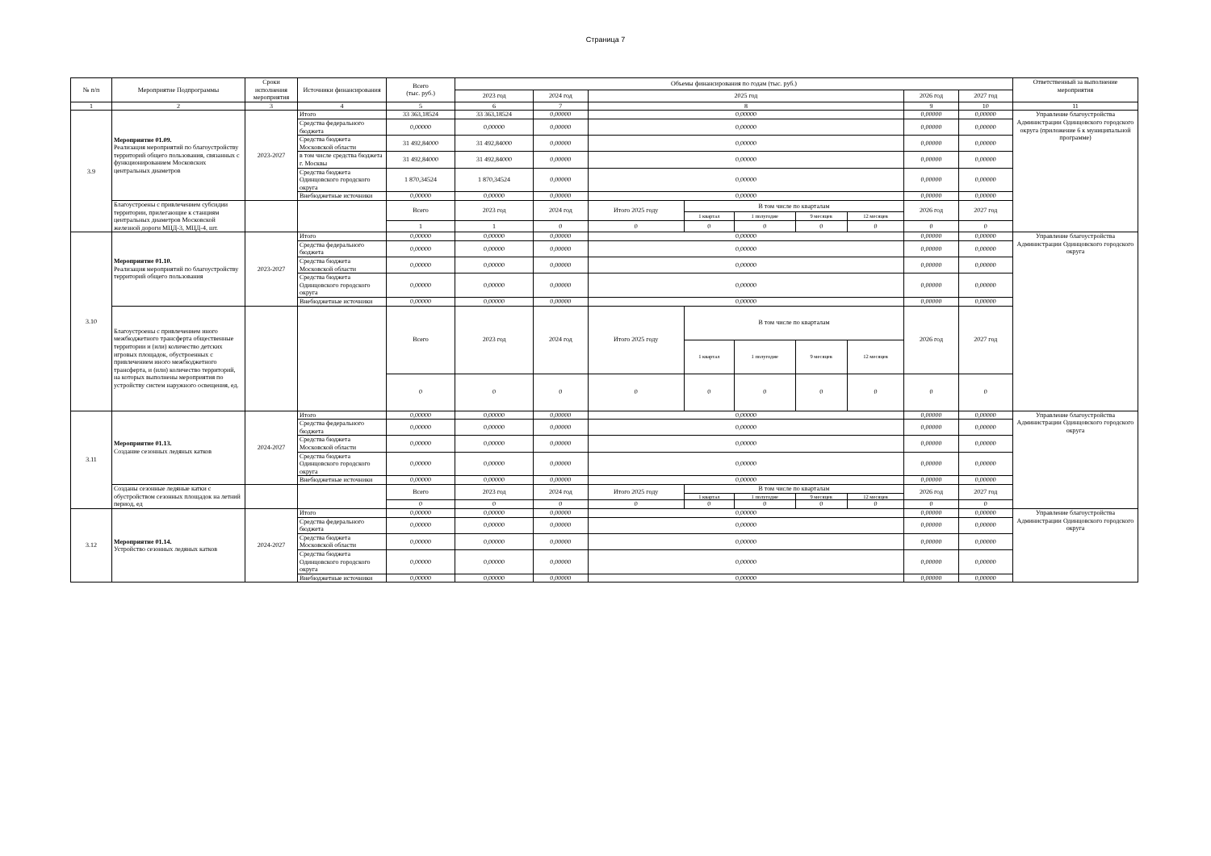Страница 7
| № п/п | Мероприятие Подпрограммы | Сроки исполнения мероприятия | Источники финансирования | Всего (тыс. руб.) | Объемы финансирования по годам (тыс. руб.) | | | | | | | | | Ответственный за выполнение мероприятия |
| --- | --- | --- | --- | --- | --- | --- | --- | --- | --- | --- | --- | --- | --- | --- |
| | | | | | 2023 год | 2024 год | 2025 год | | | | | 2026 год | 2027 год | |
| 1 | 2 | 3 | 4 | 5 | 6 | 7 | 8 | | | | | 9 | 10 | 11 |
| 3.9 | Мероприятие 01.09. Реализация мероприятий по благоустройству территорий общего пользования, связанных с функционированием Московских центральных диаметров | 2023-2027 | Итого | 33 363,18524 | 33 363,18524 | 0,00000 | 0,00000 | | | | | 0,00000 | 0,00000 | Управление благоустройства Администрации Одинцовского городского округа (приложение 6 к муниципальной программе) |
| | | | Средства федерального бюджета | 0,00000 | 0,00000 | 0,00000 | 0,00000 | | | | | 0,00000 | 0,00000 | |
| | | | Средства бюджета Московской области | 31 492,84000 | 31 492,84000 | 0,00000 | 0,00000 | | | | | 0,00000 | 0,00000 | |
| | | | в том числе средства бюджета г. Москвы | 31 492,84000 | 31 492,84000 | 0,00000 | 0,00000 | | | | | 0,00000 | 0,00000 | |
| | | | Средства бюджета Одинцовского городского округа | 1 870,34524 | 1 870,34524 | 0,00000 | 0,00000 | | | | | 0,00000 | 0,00000 | |
| | | | Внебюджетные источники | 0,00000 | 0,00000 | 0,00000 | 0,00000 | | | | | 0,00000 | 0,00000 | |
| | Благоустроены с привлечением субсидии территории, прилегающие к станциям центральных диаметров Московской железной дороги МЦД-3, МЦД-4, шт. | | | Всего | 2023 год | 2024 год | Итого 2025 году | В том числе по кварталам | | | | 2026 год | 2027 год | |
| | | | | | | | | 1 квартал | 1 полугодие | 9 месяцев | 12 месяцев | | | |
| | | | | 1 | 1 | 0 | 0 | 0 | 0 | 0 | 0 | 0 | 0 | |
| 3.10 | Мероприятие 01.10. Реализация мероприятий по благоустройству территорий общего пользования | 2023-2027 | Итого | 0,00000 | 0,00000 | 0,00000 | 0,00000 | | | | | 0,00000 | 0,00000 | Управление благоустройства Администрации Одинцовского городского округа |
| | | | Средства федерального бюджета | 0,00000 | 0,00000 | 0,00000 | 0,00000 | | | | | 0,00000 | 0,00000 | |
| | | | Средства бюджета Московской области | 0,00000 | 0,00000 | 0,00000 | 0,00000 | | | | | 0,00000 | 0,00000 | |
| | | | Средства бюджета Одинцовского городского округа | 0,00000 | 0,00000 | 0,00000 | 0,00000 | | | | | 0,00000 | 0,00000 | |
| | | | Внебюджетные источники | 0,00000 | 0,00000 | 0,00000 | 0,00000 | | | | | 0,00000 | 0,00000 | |
| | Благоустроены с привлечением иного межбюджетного трансферта общественные территории и (или) количество детских игровых площадок, обустроенных с привлечением иного межбюджетного трансферта, и (или) количество территорий, на которых выполнены мероприятия по устройству систем наружного освещения, ед. | | | Всего | 2023 год | 2024 год | Итого 2025 году | В том числе по кварталам | | | | 2026 год | 2027 год | |
| | | | | | | | | 1 квартал | 1 полугодие | 9 месяцев | 12 месяцев | | | |
| | | | | 0 | 0 | 0 | 0 | 0 | 0 | 0 | 0 | 0 | 0 | |
| 3.11 | Мероприятие 01.13. Создание сезонных ледяных катков | 2024-2027 | Итого | 0,00000 | 0,00000 | 0,00000 | 0,00000 | | | | | 0,00000 | 0,00000 | Управление благоустройства Администрации Одинцовского городского округа |
| | | | Средства федерального бюджета | 0,00000 | 0,00000 | 0,00000 | 0,00000 | | | | | 0,00000 | 0,00000 | |
| | | | Средства бюджета Московской области | 0,00000 | 0,00000 | 0,00000 | 0,00000 | | | | | 0,00000 | 0,00000 | |
| | | | Средства бюджета Одинцовского городского округа | 0,00000 | 0,00000 | 0,00000 | 0,00000 | | | | | 0,00000 | 0,00000 | |
| | | | Внебюджетные источники | 0,00000 | 0,00000 | 0,00000 | 0,00000 | | | | | 0,00000 | 0,00000 | |
| | Созданы сезонные ледяные катки с обустройством сезонных площадок на летний период, ед | | | Всего | 2023 год | 2024 год | Итого 2025 году | В том числе по кварталам | | | | 2026 год | 2027 год | |
| | | | | | | | | 1 квартал | 1 полугодие | 9 месяцев | 12 месяцев | | | |
| | | | | 0 | 0 | 0 | 0 | 0 | 0 | 0 | 0 | 0 | 0 | |
| 3.12 | Мероприятие 01.14. Устройство сезонных ледяных катков | 2024-2027 | Итого | 0,00000 | 0,00000 | 0,00000 | 0,00000 | | | | | 0,00000 | 0,00000 | Управление благоустройства Администрации Одинцовского городского округа |
| | | | Средства федерального бюджета | 0,00000 | 0,00000 | 0,00000 | 0,00000 | | | | | 0,00000 | 0,00000 | |
| | | | Средства бюджета Московской области | 0,00000 | 0,00000 | 0,00000 | 0,00000 | | | | | 0,00000 | 0,00000 | |
| | | | Средства бюджета Одинцовского городского округа | 0,00000 | 0,00000 | 0,00000 | 0,00000 | | | | | 0,00000 | 0,00000 | |
| | | | Внебюджетные источники | 0,00000 | 0,00000 | 0,00000 | 0,00000 | | | | | 0,00000 | 0,00000 | |